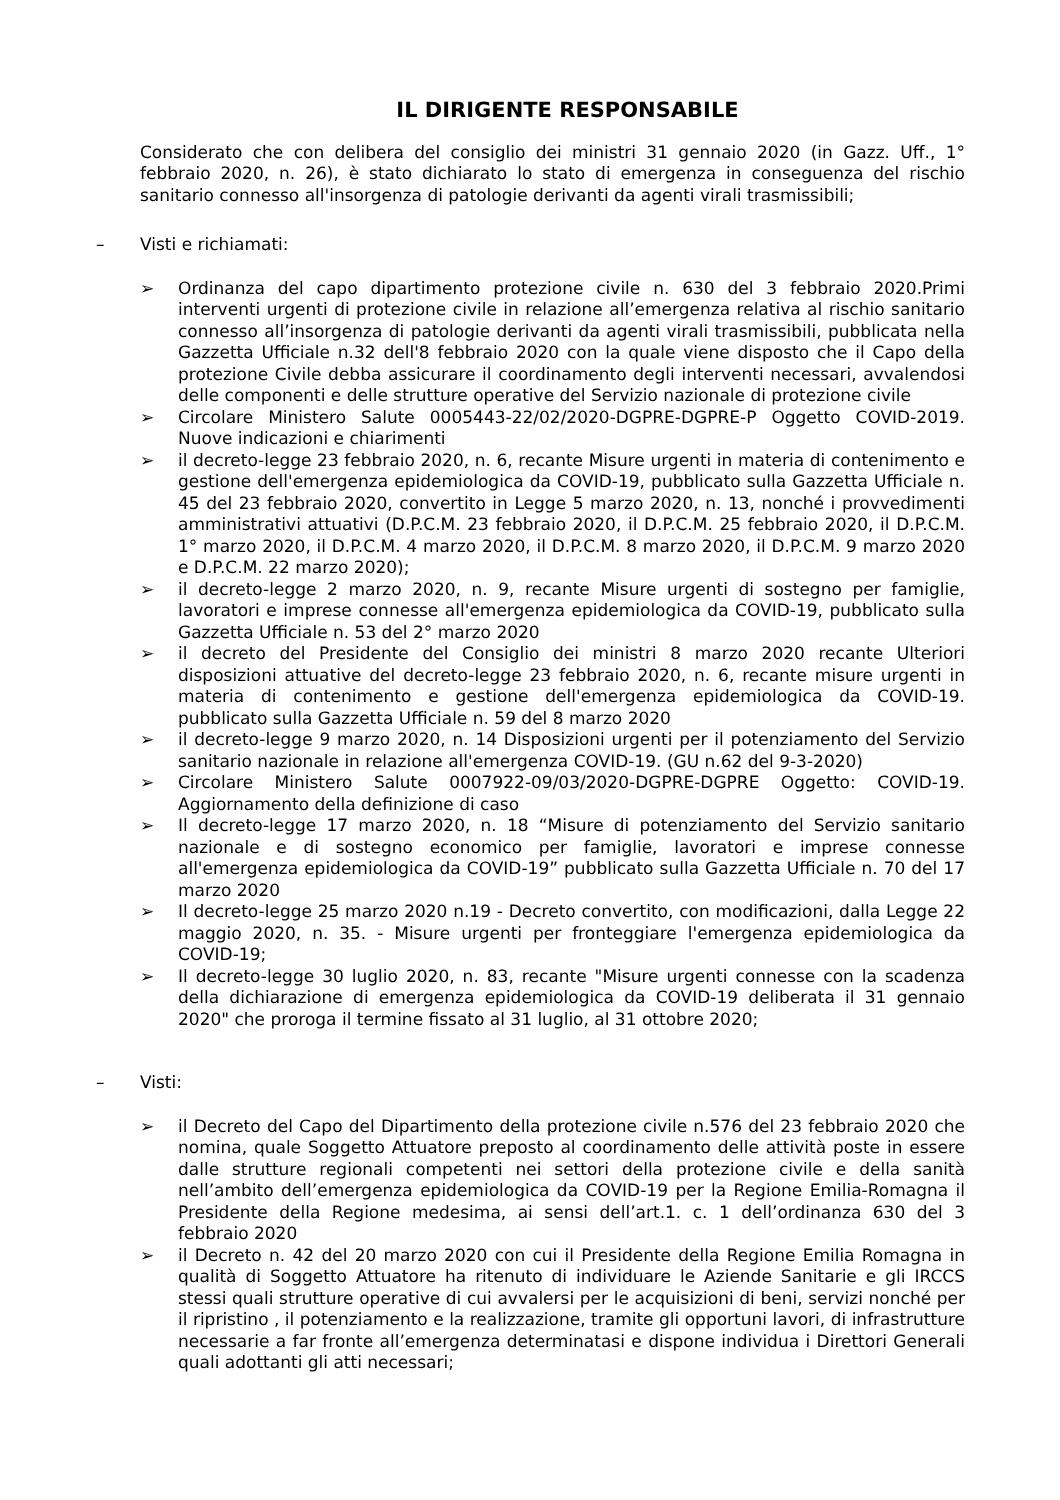IL DIRIGENTE RESPONSABILE
Considerato che con delibera del consiglio dei ministri 31 gennaio 2020 (in Gazz. Uff., 1° febbraio 2020, n. 26), è stato dichiarato lo stato di emergenza in conseguenza del rischio sanitario connesso all'insorgenza di patologie derivanti da agenti virali trasmissibili;
– Visti e richiamati:
➢ Ordinanza del capo dipartimento protezione civile n. 630 del 3 febbraio 2020.Primi interventi urgenti di protezione civile in relazione all’emergenza relativa al rischio sanitario connesso all’insorgenza di patologie derivanti da agenti virali trasmissibili, pubblicata nella Gazzetta Ufficiale n.32 dell'8 febbraio 2020 con la quale viene disposto che il Capo della protezione Civile debba assicurare il coordinamento degli interventi necessari, avvalendosi delle componenti e delle strutture operative del Servizio nazionale di protezione civile
➢ Circolare Ministero Salute 0005443-22/02/2020-DGPRE-DGPRE-P Oggetto COVID-2019. Nuove indicazioni e chiarimenti
➢ il decreto-legge 23 febbraio 2020, n. 6, recante Misure urgenti in materia di contenimento e gestione dell'emergenza epidemiologica da COVID-19, pubblicato sulla Gazzetta Ufficiale n. 45 del 23 febbraio 2020, convertito in Legge 5 marzo 2020, n. 13, nonché i provvedimenti amministrativi attuativi (D.P.C.M. 23 febbraio 2020, il D.P.C.M. 25 febbraio 2020, il D.P.C.M. 1° marzo 2020, il D.P.C.M. 4 marzo 2020, il D.P.C.M. 8 marzo 2020, il D.P.C.M. 9 marzo 2020 e D.P.C.M. 22 marzo 2020);
➢ il decreto-legge 2 marzo 2020, n. 9, recante Misure urgenti di sostegno per famiglie, lavoratori e imprese connesse all'emergenza epidemiologica da COVID-19, pubblicato sulla Gazzetta Ufficiale n. 53 del 2° marzo 2020
➢ il decreto del Presidente del Consiglio dei ministri 8 marzo 2020 recante Ulteriori disposizioni attuative del decreto-legge 23 febbraio 2020, n. 6, recante misure urgenti in materia di contenimento e gestione dell'emergenza epidemiologica da COVID-19. pubblicato sulla Gazzetta Ufficiale n. 59 del 8 marzo 2020
➢ il decreto-legge 9 marzo 2020, n. 14 Disposizioni urgenti per il potenziamento del Servizio sanitario nazionale in relazione all'emergenza COVID-19. (GU n.62 del 9-3-2020)
➢ Circolare Ministero Salute 0007922-09/03/2020-DGPRE-DGPRE Oggetto: COVID-19. Aggiornamento della definizione di caso
➢ Il decreto-legge 17 marzo 2020, n. 18 “Misure di potenziamento del Servizio sanitario nazionale e di sostegno economico per famiglie, lavoratori e imprese connesse all'emergenza epidemiologica da COVID-19” pubblicato sulla Gazzetta Ufficiale n. 70 del 17 marzo 2020
➢ Il decreto-legge 25 marzo 2020 n.19 - Decreto convertito, con modificazioni, dalla Legge 22 maggio 2020, n. 35. - Misure urgenti per fronteggiare l'emergenza epidemiologica da COVID-19;
➢ Il decreto-legge 30 luglio 2020, n. 83, recante "Misure urgenti connesse con la scadenza della dichiarazione di emergenza epidemiologica da COVID-19 deliberata il 31 gennaio 2020" che proroga il termine fissato al 31 luglio, al 31 ottobre 2020;
– Visti:
➢ il Decreto del Capo del Dipartimento della protezione civile n.576 del 23 febbraio 2020 che nomina, quale Soggetto Attuatore preposto al coordinamento delle attività poste in essere dalle strutture regionali competenti nei settori della protezione civile e della sanità nell’ambito dell’emergenza epidemiologica da COVID-19 per la Regione Emilia-Romagna il Presidente della Regione medesima, ai sensi dell’art.1. c. 1 dell’ordinanza 630 del 3 febbraio 2020
➢ il Decreto n. 42 del 20 marzo 2020 con cui il Presidente della Regione Emilia Romagna in qualità di Soggetto Attuatore ha ritenuto di individuare le Aziende Sanitarie e gli IRCCS stessi quali strutture operative di cui avvalersi per le acquisizioni di beni, servizi nonché per il ripristino , il potenziamento e la realizzazione, tramite gli opportuni lavori, di infrastrutture necessarie a far fronte all’emergenza determinatasi e dispone individua i Direttori Generali quali adottanti gli atti necessari;